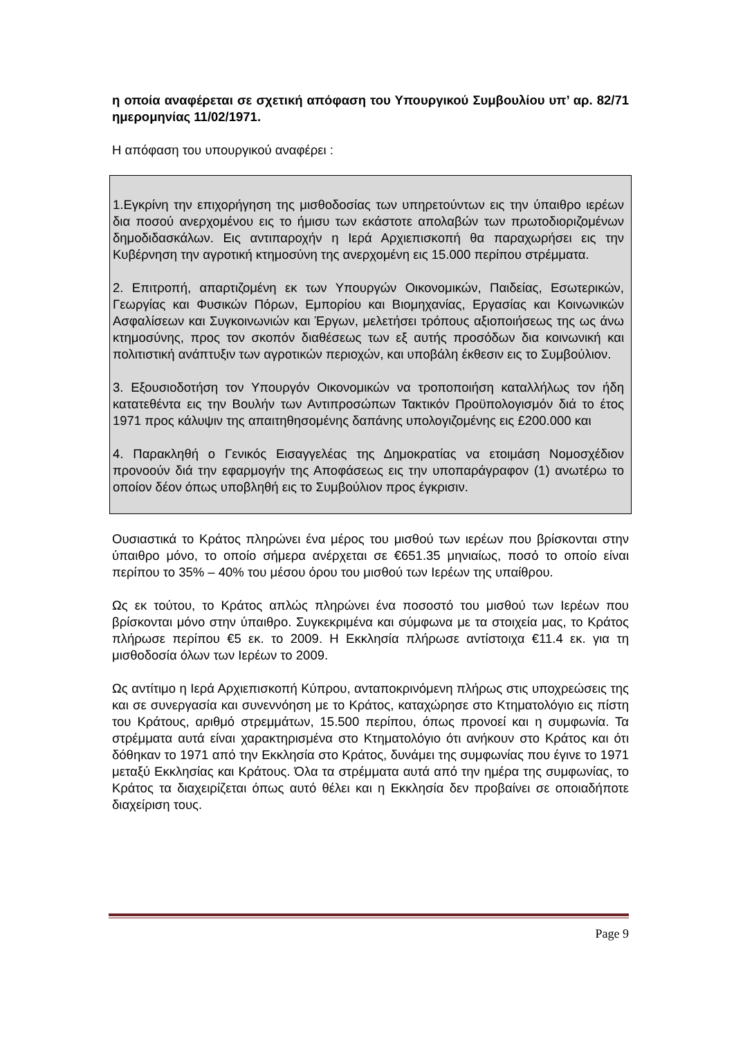η οποία αναφέρεται σε σχετική απόφαση του Υπουργικού Συμβουλίου υπ’ αρ. 82/71 ημερομηνίας 11/02/1971.
Η απόφαση του υπουργικού αναφέρει :
1.Εγκρίνη την επιχορήγηση της μισθοδοσίας των υπηρετούντων εις την ύπαιθρο ιερέων δια ποσού ανερχομένου εις το ήμισυ των εκάστοτε απολαβών των πρωτοδιοριζομένων δημοδιδασκάλων. Εις αντιπαροχήν η Ιερά Αρχιεπισκοπή θα παραχωρήσει εις την Κυβέρνηση την αγροτική κτημοσύνη της ανερχομένη εις 15.000 περίπου στρέμματα.
2. Επιτροπή, απαρτιζομένη εκ των Υπουργών Οικονομικών, Παιδείας, Εσωτερικών, Γεωργίας και Φυσικών Πόρων, Εμπορίου και Βιομηχανίας, Εργασίας και Κοινωνικών Ασφαλίσεων και Συγκοινωνιών και Έργων, μελετήσει τρόπους αξιοποιήσεως της ως άνω κτημοσύνης, προς τον σκοπόν διαθέσεως των εξ αυτής προσόδων δια κοινωνική και πολιτιστική ανάπτυξιν των αγροτικών περιοχών, και υποβάλη έκθεσιν εις το Συμβούλιον.
3. Εξουσιοδοτήση τον Υπουργόν Οικονομικών να τροποποιήση καταλλήλως τον ήδη κατατεθέντα εις την Βουλήν των Αντιπροσώπων Τακτικόν Προϋπολογισμόν διά το έτος 1971 προς κάλυψιν της απαιτηθησομένης δαπάνης υπολογιζομένης εις £200.000 και
4. Παρακληθή ο Γενικός Εισαγγελέας της Δημοκρατίας να ετοιμάση Νομοσχέδιον προνοούν διά την εφαρμογήν της Αποφάσεως εις την υποπαράγραφον (1) ανωτέρω το οποίον δέον όπως υποβληθή εις το Συμβούλιον προς έγκρισιν.
Ουσιαστικά το Κράτος πληρώνει ένα μέρος του μισθού των ιερέων που βρίσκονται στην ύπαιθρο μόνο, το οποίο σήμερα ανέρχεται σε €651.35 μηνιαίως, ποσό το οποίο είναι περίπου το 35% – 40% του μέσου όρου του μισθού των Ιερέων της υπαίθρου.
Ως εκ τούτου, το Κράτος απλώς πληρώνει ένα ποσοστό του μισθού των Ιερέων που βρίσκονται μόνο στην ύπαιθρο. Συγκεκριμένα και σύμφωνα με τα στοιχεία μας, το Κράτος πλήρωσε περίπου €5 εκ. το 2009. Η Εκκλησία πλήρωσε αντίστοιχα €11.4 εκ. για τη μισθοδοσία όλων των Ιερέων το 2009.
Ως αντίτιμο η Ιερά Αρχιεπισκοπή Κύπρου, ανταποκρινόμενη πλήρως στις υποχρεώσεις της και σε συνεργασία και συνεννόηση με το Κράτος, καταχώρησε στο Κτηματολόγιο εις πίστη του Κράτους, αριθμό στρεμμάτων, 15.500 περίπου, όπως προνοεί και η συμφωνία. Τα στρέμματα αυτά είναι χαρακτηρισμένα στο Κτηματολόγιο ότι ανήκουν στο Κράτος και ότι δόθηκαν το 1971 από την Εκκλησία στο Κράτος, δυνάμει της συμφωνίας που έγινε το 1971 μεταξύ Εκκλησίας και Κράτους. Όλα τα στρέμματα αυτά από την ημέρα της συμφωνίας, το Κράτος τα διαχειρίζεται όπως αυτό θέλει και η Εκκλησία δεν προβαίνει σε οποιαδήποτε διαχείριση τους.
Page 9